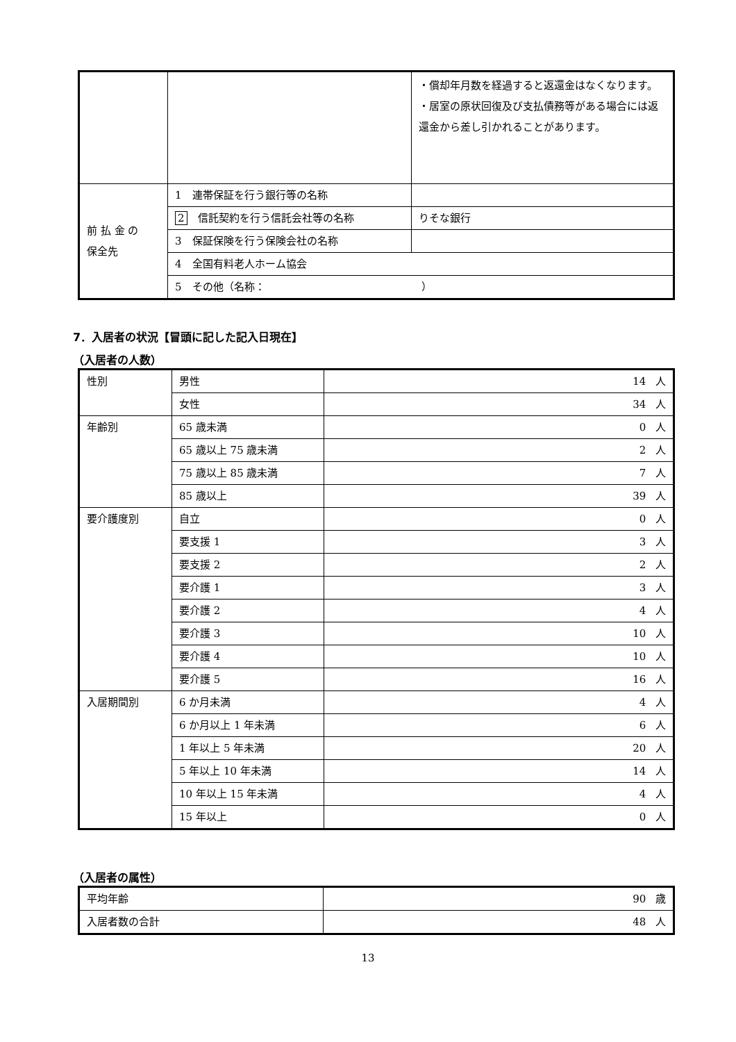| | | ・償却年月数を経過すると返還金はなくなります。 ・居室の原状回復及び支払債務等がある場合には返還金から差し引かれることがあります。 |
| 前 払 金 の 保全先 | 1 連帯保証を行う銀行等の名称 | |
| | 2 信託契約を行う信託会社等の名称 | りそな銀行 |
| | 3 保証保険を行う保険会社の名称 | |
| | 4 全国有料老人ホーム協会 | |
| | 5 その他（名称： ） | |
7．入居者の状況【冒頭に記した記入日現在】
（入居者の人数）
| 性別 | 男性 | 14 人 |
| | 女性 | 34 人 |
| 年齢別 | 65 歳未満 | 0 人 |
| | 65 歳以上 75 歳未満 | 2 人 |
| | 75 歳以上 85 歳未満 | 7 人 |
| | 85 歳以上 | 39 人 |
| 要介護度別 | 自立 | 0 人 |
| | 要支援 1 | 3 人 |
| | 要支援 2 | 2 人 |
| | 要介護 1 | 3 人 |
| | 要介護 2 | 4 人 |
| | 要介護 3 | 10 人 |
| | 要介護 4 | 10 人 |
| | 要介護 5 | 16 人 |
| 入居期間別 | 6 か月未満 | 4 人 |
| | 6 か月以上 1 年未満 | 6 人 |
| | 1 年以上 5 年未満 | 20 人 |
| | 5 年以上 10 年未満 | 14 人 |
| | 10 年以上 15 年未満 | 4 人 |
| | 15 年以上 | 0 人 |
（入居者の属性）
| 平均年齢 | 90 歳 |
| 入居者数の合計 | 48 人 |
13